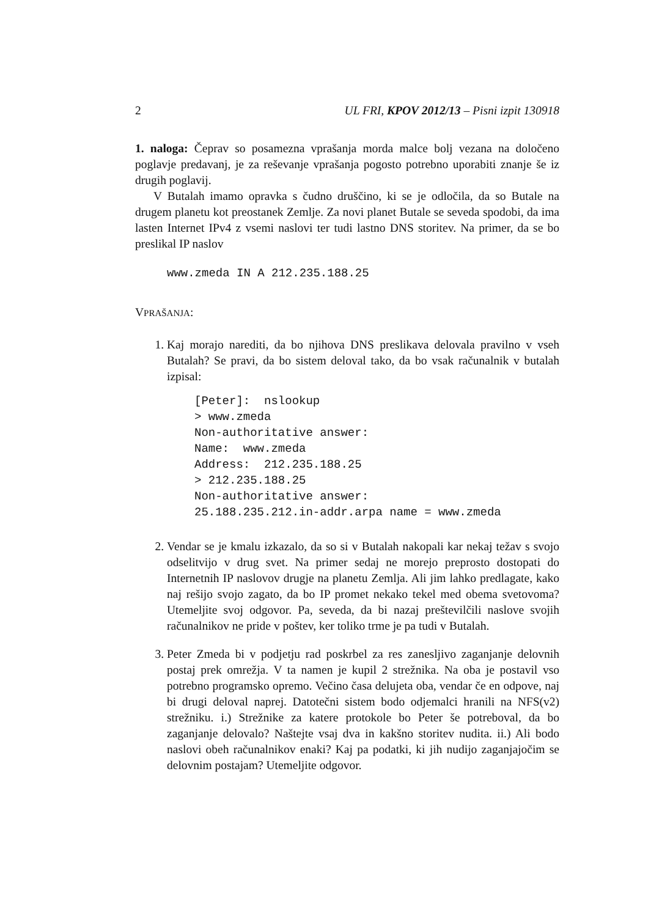2 UL FRI, KPOV 2012/13 – Pisni izpit 130918
1. naloga: Čeprav so posamezna vprašanja morda malce bolj vezana na določeno poglavje predavanj, je za reševanje vprašanja pogosto potrebno uporabiti znanje še iz drugih poglavij.
V Butalah imamo opravka s čudno druščino, ki se je odločila, da so Butale na drugem planetu kot preostanek Zemlje. Za novi planet Butale se seveda spodobi, da ima lasten Internet IPv4 z vsemi naslovi ter tudi lastno DNS storitev. Na primer, da se bo preslikal IP naslov
www.zmeda IN A 212.235.188.25
VPRAŠANJA:
1. Kaj morajo narediti, da bo njihova DNS preslikava delovala pravilno v vseh Butalah? Se pravi, da bo sistem deloval tako, da bo vsak računalnik v butalah izpisal:
[Peter]:  nslookup
> www.zmeda
Non-authoritative answer:
Name:  www.zmeda
Address:  212.235.188.25
> 212.235.188.25
Non-authoritative answer:
25.188.235.212.in-addr.arpa name = www.zmeda
2. Vendar se je kmalu izkazalo, da so si v Butalah nakopali kar nekaj težav s svojo odselitvijo v drug svet. Na primer sedaj ne morejo preprosto dostopati do Internetnih IP naslovov drugje na planetu Zemlja. Ali jim lahko predlagate, kako naj rešijo svojo zagato, da bo IP promet nekako tekel med obema svetovoma? Utemeljite svoj odgovor. Pa, seveda, da bi nazaj preštevilčili naslove svojih računalnikov ne pride v poštev, ker toliko trme je pa tudi v Butalah.
3. Peter Zmeda bi v podjetju rad poskrbel za res zanesljivo zaganjanje delovnih postaj prek omrežja. V ta namen je kupil 2 strežnika. Na oba je postavil vso potrebno programsko opremo. Večino časa delujeta oba, vendar če en odpove, naj bi drugi deloval naprej. Datotečni sistem bodo odjemalci hranili na NFS(v2) strežniku. i.) Strežnike za katere protokole bo Peter še potreboval, da bo zaganjanje delovalo? Naštejte vsaj dva in kakšno storitev nudita. ii.) Ali bodo naslovi obeh računalnikov enaki? Kaj pa podatki, ki jih nudijo zaganjajočim se delovnim postajam? Utemeljite odgovor.